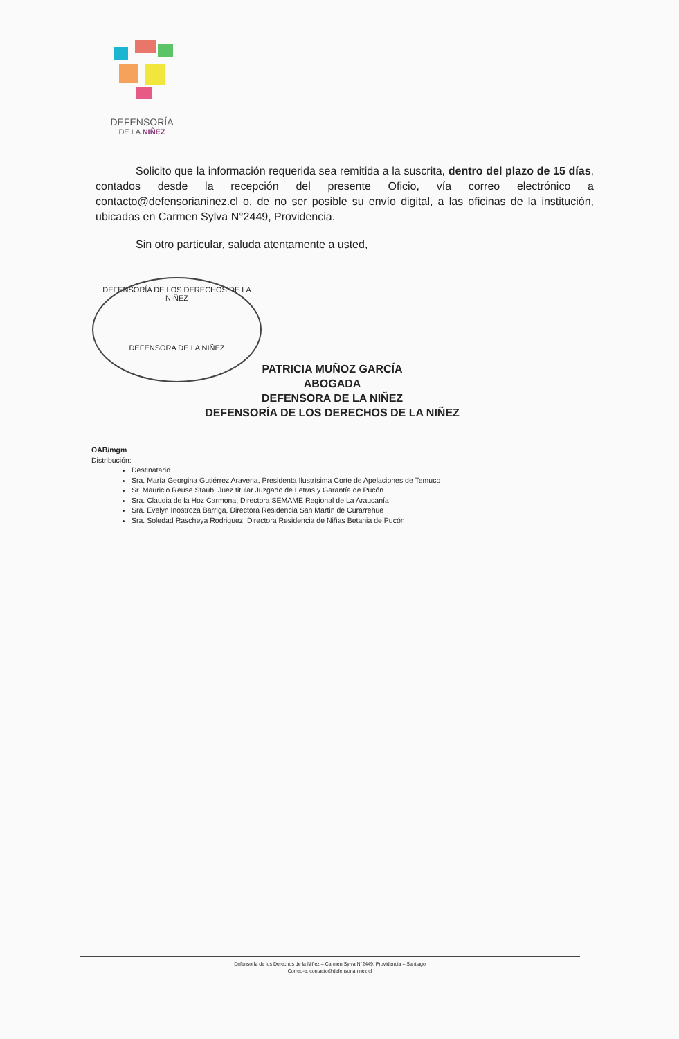DEFENSORÍA
DE LA NIÑEZ
Solicito que la información requerida sea remitida a la suscrita, dentro del plazo de 15 días, contados desde la recepción del presente Oficio, vía correo electrónico a contacto@defensorianinez.cl o, de no ser posible su envío digital, a las oficinas de la institución, ubicadas en Carmen Sylva N°2449, Providencia.
Sin otro particular, saluda atentamente a usted,
DEFENSORÍA DE LOS DERECHOS DE LA NIÑEZ
DEFENSORA DE LA NIÑEZ
PATRICIA MUÑOZ GARCÍA
ABOGADA
DEFENSORA DE LA NIÑEZ
DEFENSORÍA DE LOS DERECHOS DE LA NIÑEZ
OAB/mgm
Distribución:
Destinatario
Sra. María Georgina Gutiérrez Aravena, Presidenta Ilustrísima Corte de Apelaciones de Temuco
Sr. Mauricio Reuse Staub, Juez titular Juzgado de Letras y Garantía de Pucón
Sra. Claudia de la Hoz Carmona, Directora SEMAME Regional de La Araucanía
Sra. Evelyn Inostroza Barriga, Directora Residencia San Martin de Curarrehue
Sra. Soledad Rascheya Rodriguez, Directora Residencia de Niñas Betania de Pucón
Defensoría de los Derechos de la Niñez – Carmen Sylva N°2449, Providencia – Santiago
Correo-e: contacto@defensorianinez.cl